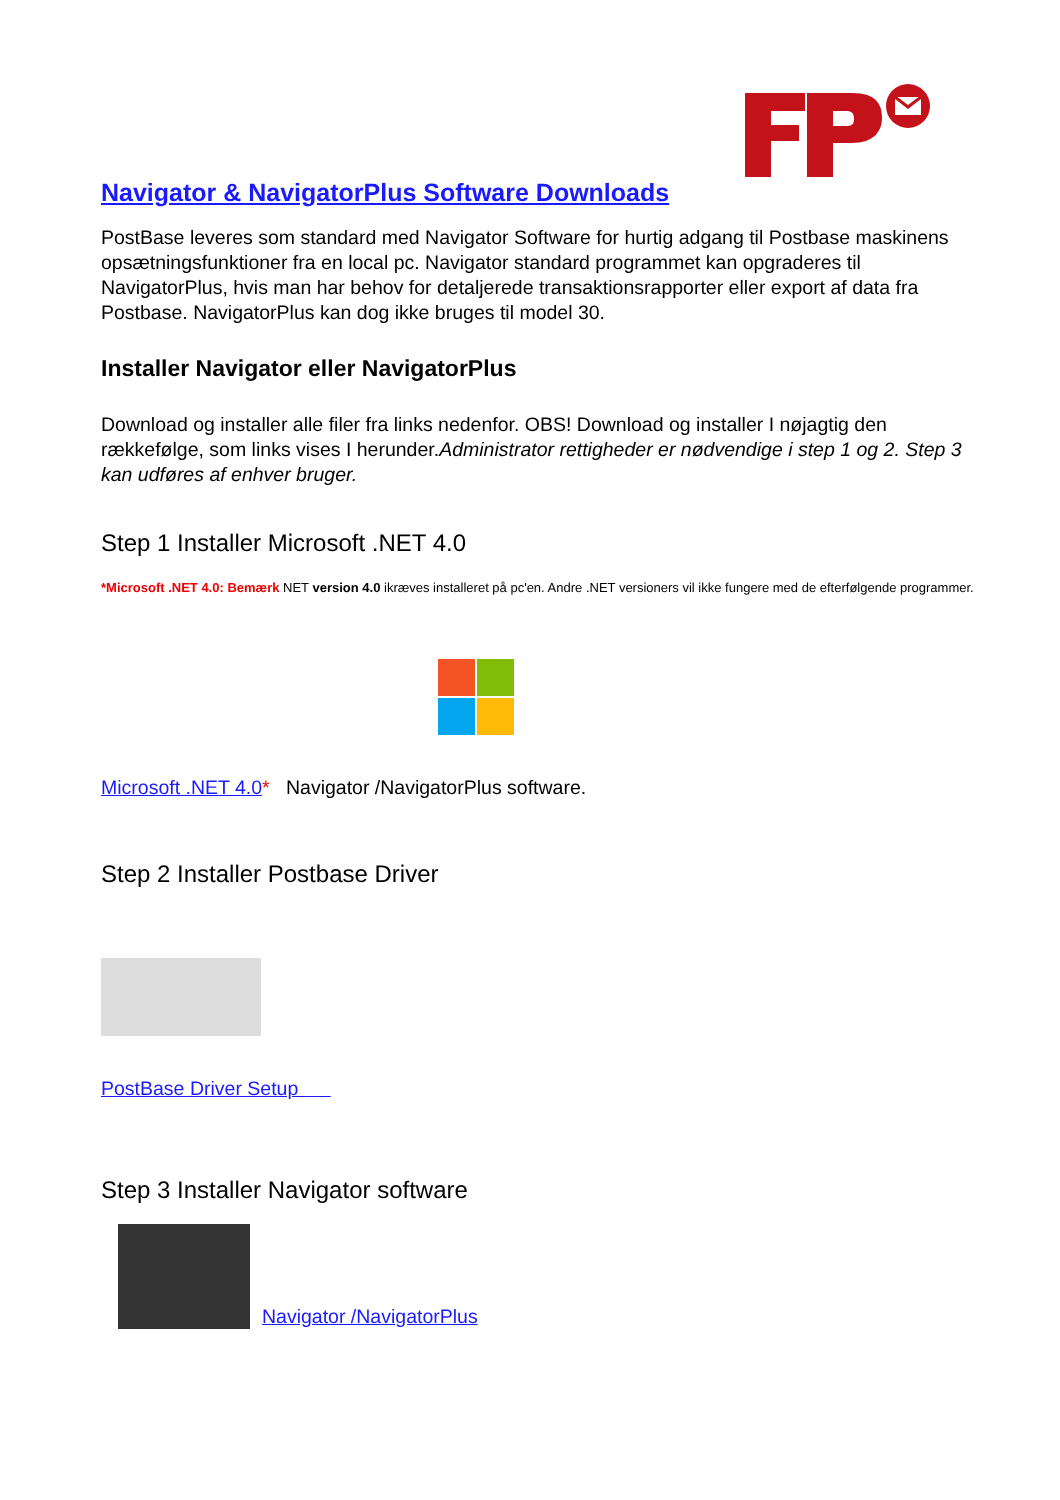Navigator & NavigatorPlus Software Downloads
PostBase leveres som standard med Navigator Software for hurtig adgang til Postbase maskinens opsætningsfunktioner fra en local pc. Navigator standard programmet kan opgraderes til NavigatorPlus, hvis man har behov for detaljerede transaktionsrapporter eller export af data fra Postbase. NavigatorPlus kan dog ikke bruges til model 30.
Installer Navigator eller NavigatorPlus
Download og installer alle filer fra links nedenfor. OBS! Download og installer I nøjagtig den rækkefølge, som links vises I herunder.Administrator rettigheder er nødvendige i step 1 og 2. Step 3 kan udføres af enhver bruger.
Step 1 Installer Microsoft .NET 4.0
*Microsoft .NET 4.0: Bemærk NET version 4.0 ikræves installeret på pc'en. Andre .NET versioners vil ikke fungere med de efterfølgende programmer.
Microsoft .NET 4.0* Navigator /NavigatorPlus software.
Step 2 Installer Postbase Driver
PostBase Driver Setup
Step 3 Installer Navigator software
Navigator /NavigatorPlus